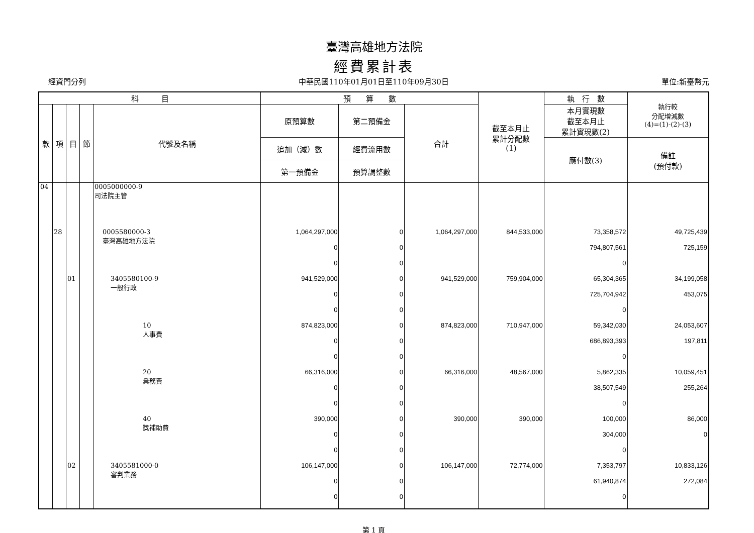臺灣高雄地方法院
經費累計表
經資門分列 中華民國110年01月01日至110年09月30日 單位:新臺幣元
| 科 目 | | | | | 預 算 數 | | | 截至本月止 累計分配數 (1) | 執 行 數 | 執行較 分配增減數 (4)=(1)-(2)-(3) |
| --- | --- | --- | --- | --- | --- | --- | --- | --- | --- | --- |
| 款 | 項 | 目 | 節 | 代號及名稱 | 原預算數 | 第二預備金 | 合計 | | 本月實現數 截至本月止 累計實現數(2) | |
| | | | | | 追加（減）數 | 經費流用數 | | | 應付數(3) | 備註 (預付款) |
| | | | | | 第一預備金 | 預算調整數 | | | | |
| 04 | | | | 0005000000-9 司法院主管 | | | | | | |
| | 28 | | | 0005580000-3 臺灣高雄地方法院 | 1,064,297,000 | 0 | 1,064,297,000 | 844,533,000 | 73,358,572 | 49,725,439 |
| | | | | | 0 | 0 | | | 794,807,561 | 725,159 |
| | | | | | 0 | 0 | | | 0 | |
| | | 01 | | 3405580100-9 一般行政 | 941,529,000 | 0 | 941,529,000 | 759,904,000 | 65,304,365 | 34,199,058 |
| | | | | | 0 | 0 | | | 725,704,942 | 453,075 |
| | | | | | 0 | 0 | | | 0 | |
| | | | | 10 人事費 | 874,823,000 | 0 | 874,823,000 | 710,947,000 | 59,342,030 | 24,053,607 |
| | | | | | 0 | 0 | | | 686,893,393 | 197,811 |
| | | | | | 0 | 0 | | | 0 | |
| | | | | 20 業務費 | 66,316,000 | 0 | 66,316,000 | 48,567,000 | 5,862,335 | 10,059,451 |
| | | | | | 0 | 0 | | | 38,507,549 | 255,264 |
| | | | | | 0 | 0 | | | 0 | |
| | | | | 40 獎補助費 | 390,000 | 0 | 390,000 | 390,000 | 100,000 | 86,000 |
| | | | | | 0 | 0 | | | 304,000 | 0 |
| | | | | | 0 | 0 | | | 0 | |
| | | 02 | | 3405581000-0 審判業務 | 106,147,000 | 0 | 106,147,000 | 72,774,000 | 7,353,797 | 10,833,126 |
| | | | | | 0 | 0 | | | 61,940,874 | 272,084 |
| | | | | | 0 | 0 | | | 0 | |
第 1 頁